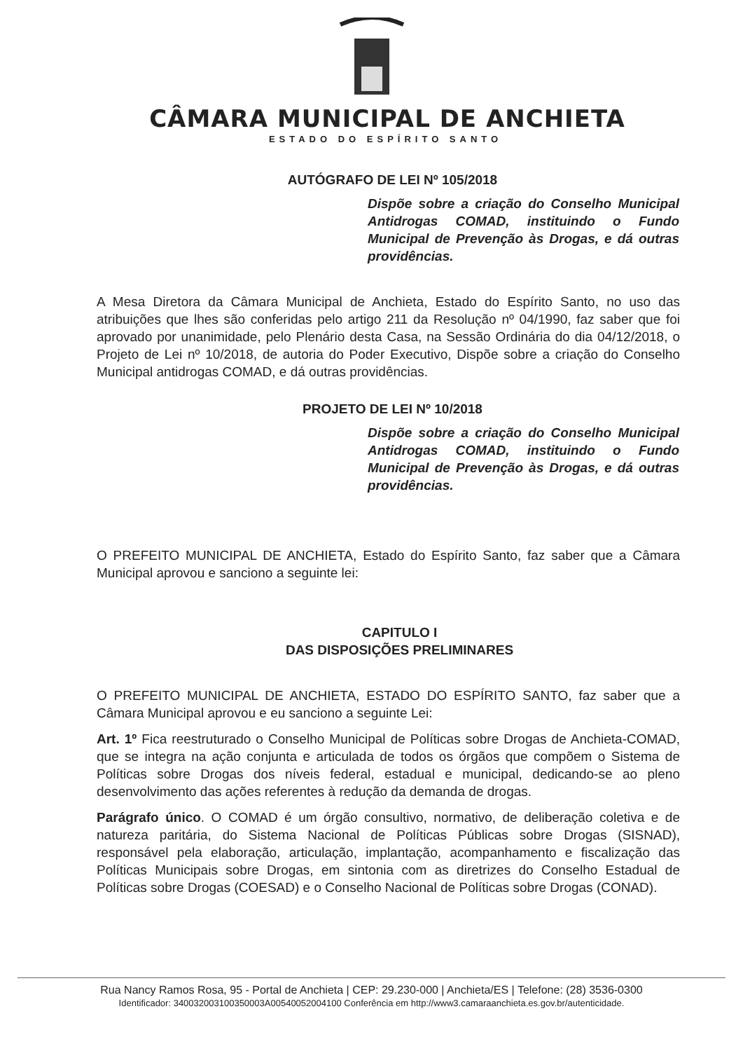CÂMARA MUNICIPAL DE ANCHIETA
ESTADO DO ESPÍRITO SANTO
AUTÓGRAFO DE LEI Nº 105/2018
Dispõe sobre a criação do Conselho Municipal Antidrogas COMAD, instituindo o Fundo Municipal de Prevenção às Drogas, e dá outras providências.
A Mesa Diretora da Câmara Municipal de Anchieta, Estado do Espírito Santo, no uso das atribuições que lhes são conferidas pelo artigo 211 da Resolução nº 04/1990, faz saber que foi aprovado por unanimidade, pelo Plenário desta Casa, na Sessão Ordinária do dia 04/12/2018, o Projeto de Lei nº 10/2018, de autoria do Poder Executivo, Dispõe sobre a criação do Conselho Municipal antidrogas COMAD, e dá outras providências.
PROJETO DE LEI Nº 10/2018
Dispõe sobre a criação do Conselho Municipal Antidrogas COMAD, instituindo o Fundo Municipal de Prevenção às Drogas, e dá outras providências.
O PREFEITO MUNICIPAL DE ANCHIETA, Estado do Espírito Santo, faz saber que a Câmara Municipal aprovou e sanciono a seguinte lei:
CAPITULO I
DAS DISPOSIÇÕES PRELIMINARES
O PREFEITO MUNICIPAL DE ANCHIETA, ESTADO DO ESPÍRITO SANTO, faz saber que a Câmara Municipal aprovou e eu sanciono a seguinte Lei:
Art. 1º Fica reestruturado o Conselho Municipal de Políticas sobre Drogas de Anchieta-COMAD, que se integra na ação conjunta e articulada de todos os órgãos que compõem o Sistema de Políticas sobre Drogas dos níveis federal, estadual e municipal, dedicando-se ao pleno desenvolvimento das ações referentes à redução da demanda de drogas.
Parágrafo único. O COMAD é um órgão consultivo, normativo, de deliberação coletiva e de natureza paritária, do Sistema Nacional de Políticas Públicas sobre Drogas (SISNAD), responsável pela elaboração, articulação, implantação, acompanhamento e fiscalização das Políticas Municipais sobre Drogas, em sintonia com as diretrizes do Conselho Estadual de Políticas sobre Drogas (COESAD) e o Conselho Nacional de Políticas sobre Drogas (CONAD).
Rua Nancy Ramos Rosa, 95 - Portal de Anchieta | CEP: 29.230-000 | Anchieta/ES | Telefone: (28) 3536-0300
Identificador: 340032003100350003A00540052004100 Conferência em http://www3.camaraanchieta.es.gov.br/autenticidade.